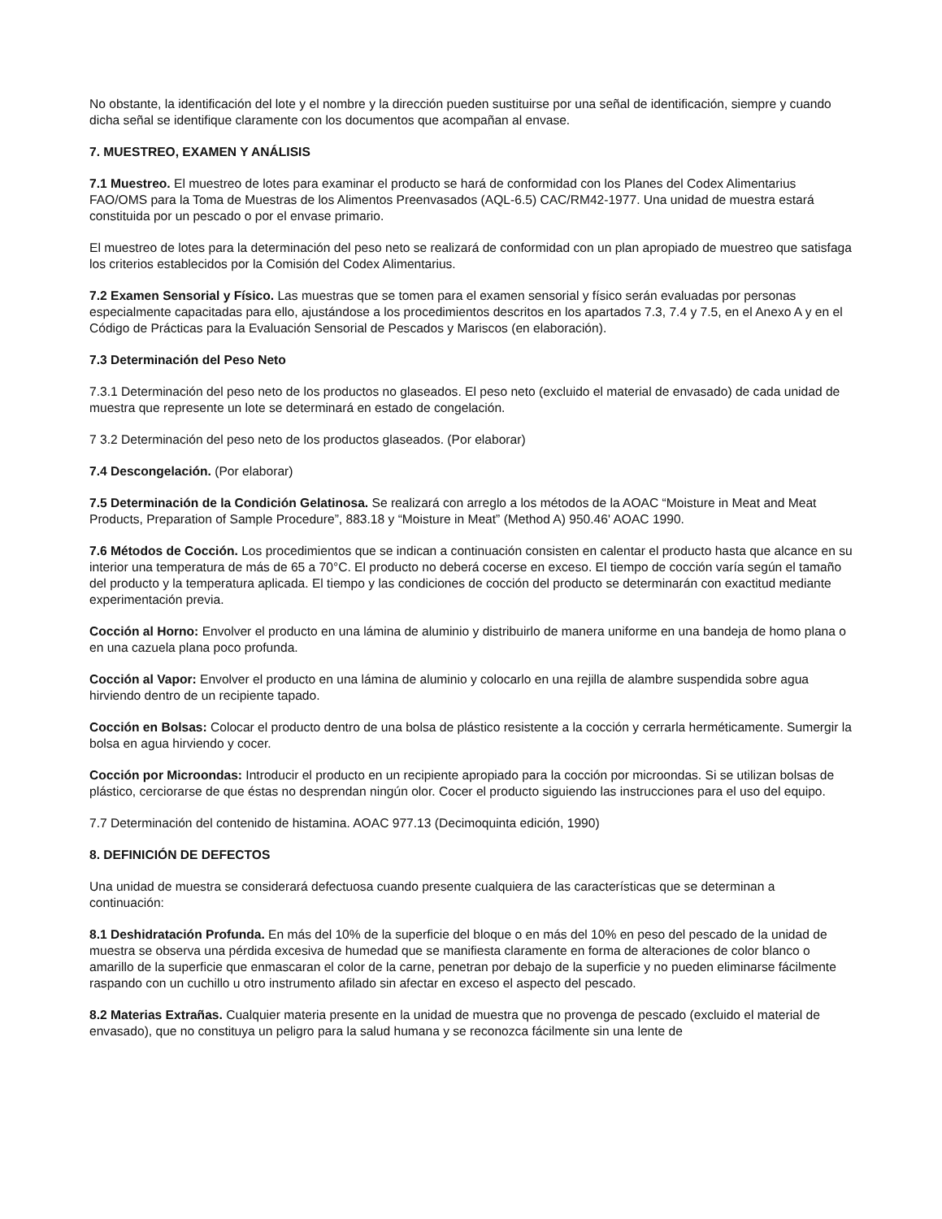No obstante, la identificación del lote y el nombre y la dirección pueden sustituirse por una señal de identificación, siempre y cuando dicha señal se identifique claramente con los documentos que acompañan al envase.
7. MUESTREO, EXAMEN Y ANÁLISIS
7.1 Muestreo. El muestreo de lotes para examinar el producto se hará de conformidad con los Planes del Codex Alimentarius FAO/OMS para la Toma de Muestras de los Alimentos Preenvasados (AQL-6.5) CAC/RM42-1977. Una unidad de muestra estará constituida por un pescado o por el envase primario.
El muestreo de lotes para la determinación del peso neto se realizará de conformidad con un plan apropiado de muestreo que satisfaga los criterios establecidos por la Comisión del Codex Alimentarius.
7.2 Examen Sensorial y Físico. Las muestras que se tomen para el examen sensorial y físico serán evaluadas por personas especialmente capacitadas para ello, ajustándose a los procedimientos descritos en los apartados 7.3, 7.4 y 7.5, en el Anexo A y en el Código de Prácticas para la Evaluación Sensorial de Pescados y Mariscos (en elaboración).
7.3 Determinación del Peso Neto
7.3.1 Determinación del peso neto de los productos no glaseados. El peso neto (excluido el material de envasado) de cada unidad de muestra que represente un lote se determinará en estado de congelación.
7 3.2 Determinación del peso neto de los productos glaseados. (Por elaborar)
7.4 Descongelación. (Por elaborar)
7.5 Determinación de la Condición Gelatinosa. Se realizará con arreglo a los métodos de la AOAC “Moisture in Meat and Meat Products, Preparation of Sample Procedure”, 883.18 y “Moisture in Meat” (Method A) 950.46' AOAC 1990.
7.6 Métodos de Cocción. Los procedimientos que se indican a continuación consisten en calentar el producto hasta que alcance en su interior una temperatura de más de 65 a 70°C. El producto no deberá cocerse en exceso. El tiempo de cocción varía según el tamaño del producto y la temperatura aplicada. El tiempo y las condiciones de cocción del producto se determinarán con exactitud mediante experimentación previa.
Cocción al Horno: Envolver el producto en una lámina de aluminio y distribuirlo de manera uniforme en una bandeja de homo plana o en una cazuela plana poco profunda.
Cocción al Vapor: Envolver el producto en una lámina de aluminio y colocarlo en una rejilla de alambre suspendida sobre agua hirviendo dentro de un recipiente tapado.
Cocción en Bolsas: Colocar el producto dentro de una bolsa de plástico resistente a la cocción y cerrarla herméticamente. Sumergir la bolsa en agua hirviendo y cocer.
Cocción por Microondas: Introducir el producto en un recipiente apropiado para la cocción por microondas. Si se utilizan bolsas de plástico, cerciorarse de que éstas no desprendan ningún olor. Cocer el producto siguiendo las instrucciones para el uso del equipo.
7.7 Determinación del contenido de histamina. AOAC 977.13 (Decimoquinta edición, 1990)
8. DEFINICIÓN DE DEFECTOS
Una unidad de muestra se considerará defectuosa cuando presente cualquiera de las características que se determinan a continuación:
8.1 Deshidratación Profunda. En más del 10% de la superficie del bloque o en más del 10% en peso del pescado de la unidad de muestra se observa una pérdida excesiva de humedad que se manifiesta claramente en forma de alteraciones de color blanco o amarillo de la superficie que enmascaran el color de la carne, penetran por debajo de la superficie y no pueden eliminarse fácilmente raspando con un cuchillo u otro instrumento afilado sin afectar en exceso el aspecto del pescado.
8.2 Materias Extrañas. Cualquier materia presente en la unidad de muestra que no provenga de pescado (excluido el material de envasado), que no constituya un peligro para la salud humana y se reconozca fácilmente sin una lente de